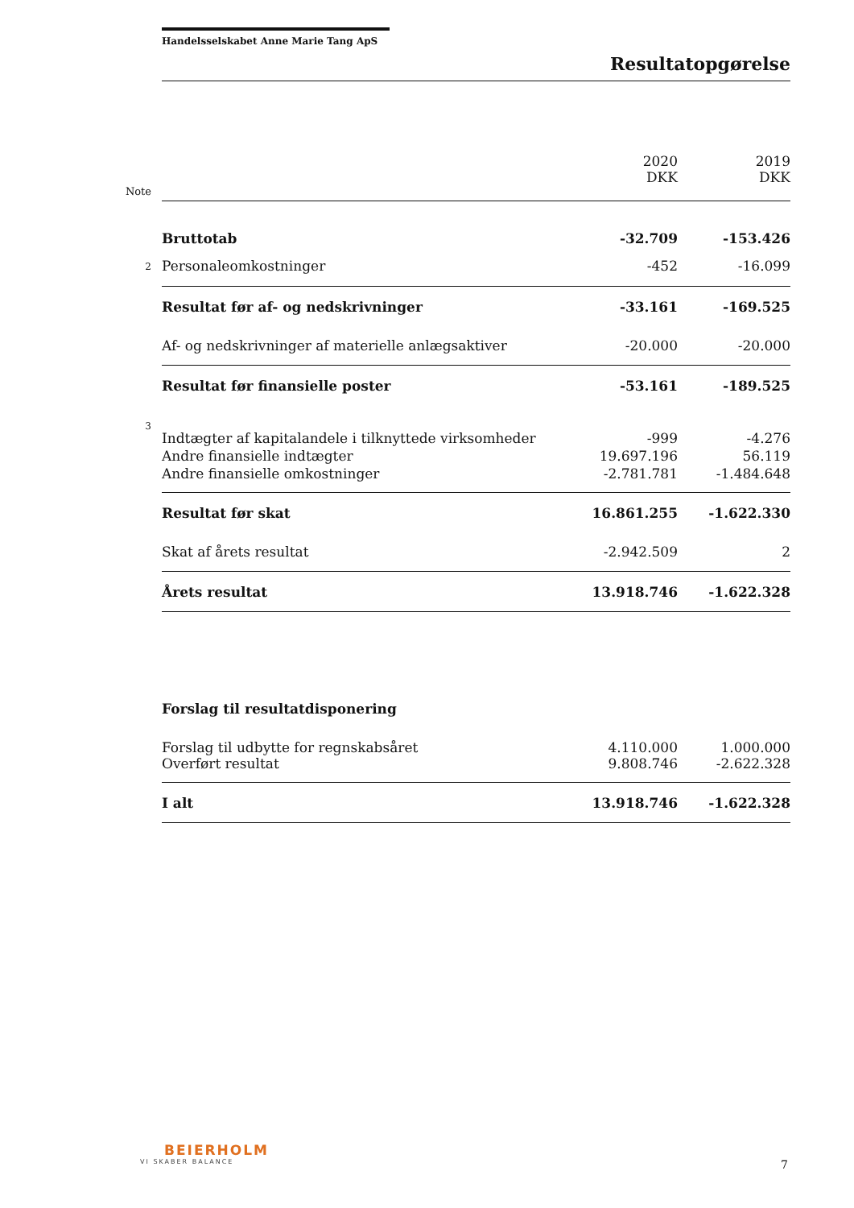Handelsselskabet Anne Marie Tang ApS
Resultatopgørelse
| | | 2020 DKK | 2019 DKK |
| --- | --- | --- | --- |
| Note | | | |
| | Bruttotab | -32.709 | -153.426 |
| 2 | Personaleomkostninger | -452 | -16.099 |
| | Resultat før af- og nedskrivninger | -33.161 | -169.525 |
| | Af- og nedskrivninger af materielle anlægsaktiver | -20.000 | -20.000 |
| | Resultat før finansielle poster | -53.161 | -189.525 |
| 3 | Indtægter af kapitalandele i tilknyttede virksomheder | -999 | -4.276 |
| | Andre finansielle indtægter | 19.697.196 | 56.119 |
| | Andre finansielle omkostninger | -2.781.781 | -1.484.648 |
| | Resultat før skat | 16.861.255 | -1.622.330 |
| | Skat af årets resultat | -2.942.509 | 2 |
| | Årets resultat | 13.918.746 | -1.622.328 |
| | Forslag til resultatdisponering | | |
| | Forslag til udbytte for regnskabsåret | 4.110.000 | 1.000.000 |
| | Overført resultat | 9.808.746 | -2.622.328 |
| | I alt | 13.918.746 | -1.622.328 |
BEIERHOLM
VI SKABER BALANCE
7